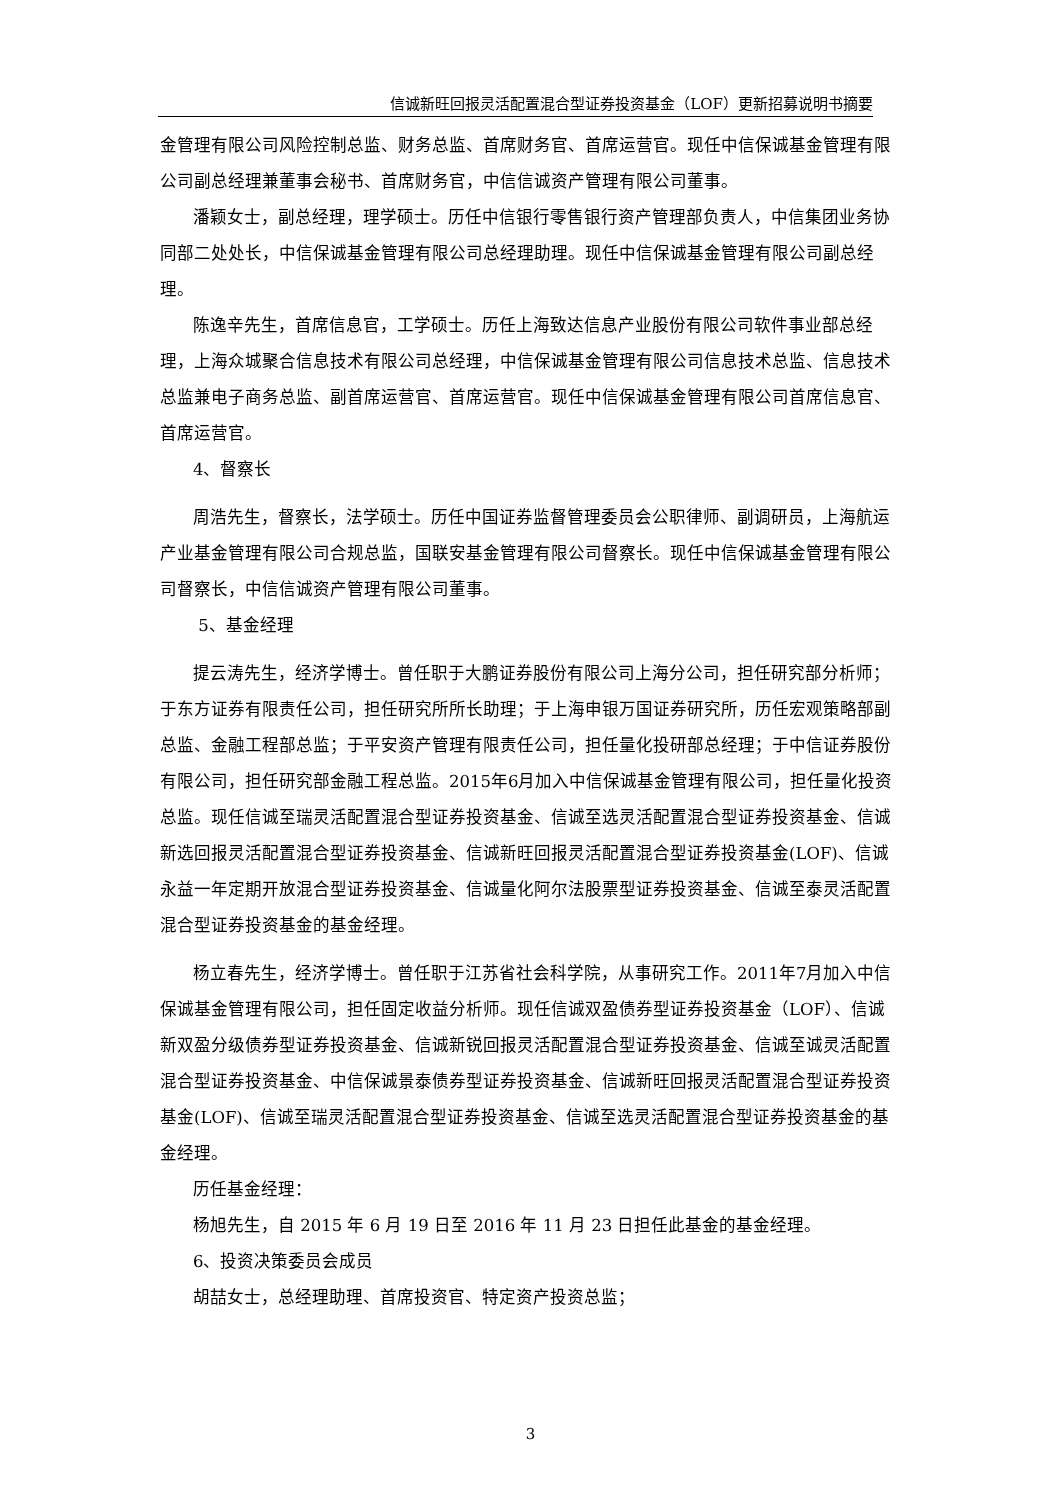信诚新旺回报灵活配置混合型证券投资基金（LOF）更新招募说明书摘要
金管理有限公司风险控制总监、财务总监、首席财务官、首席运营官。现任中信保诚基金管理有限公司副总经理兼董事会秘书、首席财务官，中信信诚资产管理有限公司董事。
潘颖女士，副总经理，理学硕士。历任中信银行零售银行资产管理部负责人，中信集团业务协同部二处处长，中信保诚基金管理有限公司总经理助理。现任中信保诚基金管理有限公司副总经理。
陈逸辛先生，首席信息官，工学硕士。历任上海致达信息产业股份有限公司软件事业部总经理，上海众城聚合信息技术有限公司总经理，中信保诚基金管理有限公司信息技术总监、信息技术总监兼电子商务总监、副首席运营官、首席运营官。现任中信保诚基金管理有限公司首席信息官、首席运营官。
4、督察长
周浩先生，督察长，法学硕士。历任中国证券监督管理委员会公职律师、副调研员，上海航运产业基金管理有限公司合规总监，国联安基金管理有限公司督察长。现任中信保诚基金管理有限公司督察长，中信信诚资产管理有限公司董事。
5、基金经理
提云涛先生，经济学博士。曾任职于大鹏证券股份有限公司上海分公司，担任研究部分析师；于东方证券有限责任公司，担任研究所所长助理；于上海申银万国证券研究所，历任宏观策略部副总监、金融工程部总监；于平安资产管理有限责任公司，担任量化投研部总经理；于中信证券股份有限公司，担任研究部金融工程总监。2015年6月加入中信保诚基金管理有限公司，担任量化投资总监。现任信诚至瑞灵活配置混合型证券投资基金、信诚至选灵活配置混合型证券投资基金、信诚新选回报灵活配置混合型证券投资基金、信诚新旺回报灵活配置混合型证券投资基金(LOF)、信诚永益一年定期开放混合型证券投资基金、信诚量化阿尔法股票型证券投资基金、信诚至泰灵活配置混合型证券投资基金的基金经理。
杨立春先生，经济学博士。曾任职于江苏省社会科学院，从事研究工作。2011年7月加入中信保诚基金管理有限公司，担任固定收益分析师。现任信诚双盈债券型证券投资基金（LOF）、信诚新双盈分级债券型证券投资基金、信诚新锐回报灵活配置混合型证券投资基金、信诚至诚灵活配置混合型证券投资基金、中信保诚景泰债券型证券投资基金、信诚新旺回报灵活配置混合型证券投资基金(LOF)、信诚至瑞灵活配置混合型证券投资基金、信诚至选灵活配置混合型证券投资基金的基金经理。
历任基金经理：
杨旭先生，自 2015 年 6 月 19 日至 2016 年 11 月 23 日担任此基金的基金经理。
6、投资决策委员会成员
胡喆女士，总经理助理、首席投资官、特定资产投资总监；
3